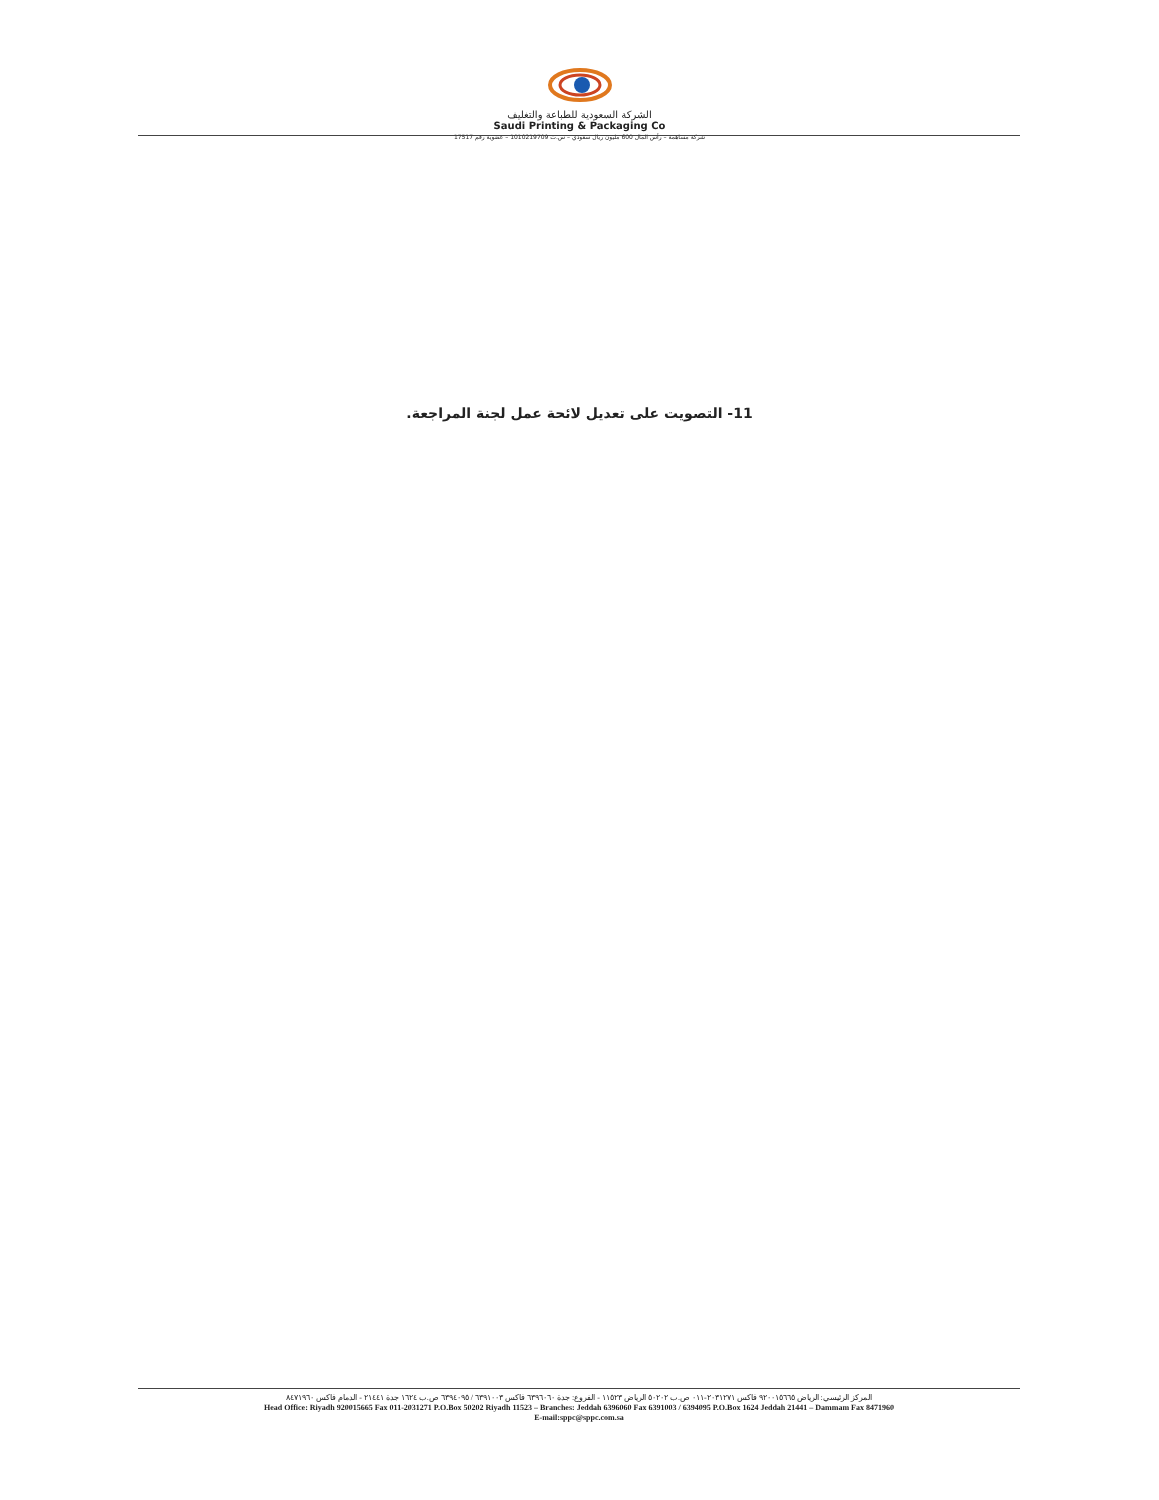الشركة السعودية للطباعة والتغليف
Saudi Printing & Packaging Co
شركة مساهمة – رأس المال 600 مليون ريال سعودي – س.ت 1010219709 – عضوية رقم 17517
11- التصويت على تعديل لائحة عمل لجنة المراجعة.
المركز الرئيسي: الرياض ٩٢٠٠١٥٦٦٥ فاكس ٢٠٣١٢٧١-٠١١ ص.ب ٥٠٢٠٢ الرياض ١١٥٢٣ - الفروع: جدة ٦٣٩٦٠٦٠ فاكس ٦٣٩١٠٠٣ / ٦٣٩٤٠٩٥ ص.ب ١٦٢٤ جدة ٢١٤٤١ - الدمام فاكس ٨٤٧١٩٦٠
Head Office: Riyadh 920015665 Fax 011-2031271 P.O.Box 50202 Riyadh 11523 – Branches: Jeddah 6396060 Fax 6391003 / 6394095 P.O.Box 1624 Jeddah 21441 – Dammam Fax 8471960
E-mail:sppc@sppc.com.sa